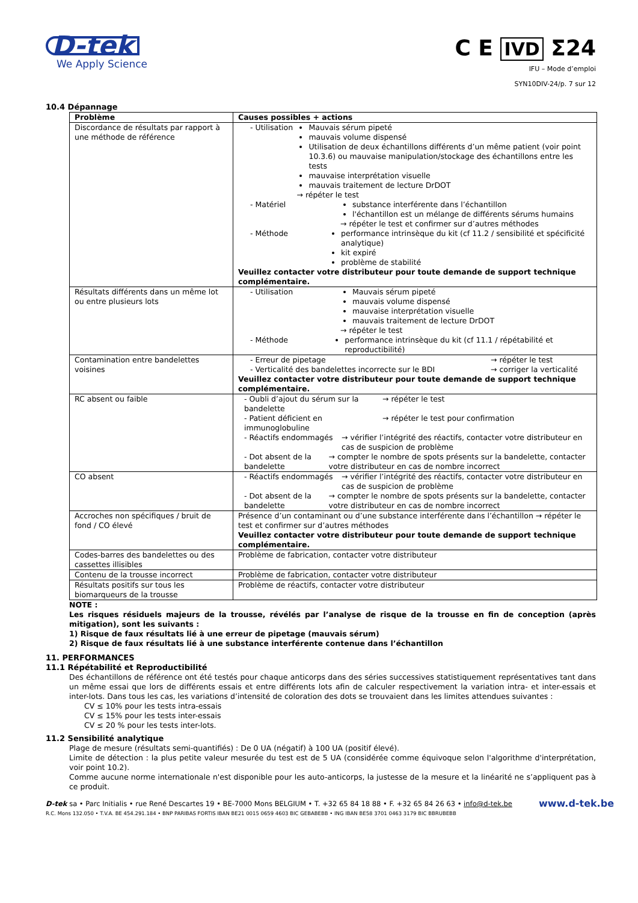D-tek
We Apply Science
C E IVD Σ24
IFU – Mode d’emploi
SYN10DIV-24/p. 7 sur 12
10.4 Dépannage
| Problème | Causes possibles + actions |
| --- | --- |
| Discordance de résultats par rapport à une méthode de référence | - Utilisation Mauvais sérum pipeté mauvais volume dispensé Utilisation de deux échantillons différents d’un même patient (voir point 10.3.6) ou mauvaise manipulation/stockage des échantillons entre les tests mauvaise interprétation visuelle mauvais traitement de lecture DrDOT → répéter le test - Matériel substance interférente dans l’échantillon l'échantillon est un mélange de différents sérums humains → répéter le test et confirmer sur d’autres méthodes - Méthode performance intrinsèque du kit (cf 11.2 / sensibilité et spécificité analytique) kit expiré problème de stabilité Veuillez contacter votre distributeur pour toute demande de support technique complémentaire. |
| Résultats différents dans un même lot ou entre plusieurs lots | - Utilisation Mauvais sérum pipeté mauvais volume dispensé mauvaise interprétation visuelle mauvais traitement de lecture DrDOT → répéter le test - Méthode performance intrinsèque du kit (cf 11.1 / répétabilité et reproductibilité) |
| Contamination entre bandelettes voisines | - Erreur de pipetage → répéter le test - Verticalité des bandelettes incorrecte sur le BDI → corriger la verticalité Veuillez contacter votre distributeur pour toute demande de support technique complémentaire. |
| RC absent ou faible | - Oubli d’ajout du sérum sur la bandelette → répéter le test - Patient déficient en immunoglobuline → répéter le test pour confirmation - Réactifs endommagés → vérifier l’intégrité des réactifs, contacter votre distributeur en cas de suspicion de problème - Dot absent de la bandelette → compter le nombre de spots présents sur la bandelette, contacter votre distributeur en cas de nombre incorrect |
| CO absent | - Réactifs endommagés → vérifier l’intégrité des réactifs, contacter votre distributeur en cas de suspicion de problème - Dot absent de la bandelette → compter le nombre de spots présents sur la bandelette, contacter votre distributeur en cas de nombre incorrect |
| Accroches non spécifiques / bruit de fond / CO élevé | Présence d’un contaminant ou d’une substance interférente dans l’échantillon → répéter le test et confirmer sur d’autres méthodes Veuillez contacter votre distributeur pour toute demande de support technique complémentaire. |
| Codes-barres des bandelettes ou des cassettes illisibles | Problème de fabrication, contacter votre distributeur |
| Contenu de la trousse incorrect | Problème de fabrication, contacter votre distributeur |
| Résultats positifs sur tous les biomarqueurs de la trousse | Problème de réactifs, contacter votre distributeur |
NOTE :
Les risques résiduels majeurs de la trousse, révélés par l’analyse de risque de la trousse en fin de conception (après mitigation), sont les suivants :
1) Risque de faux résultats lié à une erreur de pipetage (mauvais sérum)
2) Risque de faux résultats lié à une substance interférente contenue dans l’échantillon
11. PERFORMANCES
11.1 Répétabilité et Reproductibilité
Des échantillons de référence ont été testés pour chaque anticorps dans des séries successives statistiquement représentatives tant dans un même essai que lors de différents essais et entre différents lots afin de calculer respectivement la variation intra- et inter-essais et inter-lots. Dans tous les cas, les variations d’intensité de coloration des dots se trouvaient dans les limites attendues suivantes :
CV ≤ 10% pour les tests intra-essais
CV ≤ 15% pour les tests inter-essais
CV ≤ 20 % pour les tests inter-lots.
11.2 Sensibilité analytique
Plage de mesure (résultats semi-quantifiés) : De 0 UA (négatif) à 100 UA (positif élevé).
Limite de détection : la plus petite valeur mesurée du test est de 5 UA (considérée comme équivoque selon l'algorithme d'interprétation, voir point 10.2).
Comme aucune norme internationale n'est disponible pour les auto-anticorps, la justesse de la mesure et la linéarité ne s’appliquent pas à ce produit.
www.d-tek.be D-tek sa • Parc Initialis • rue René Descartes 19 • BE-7000 Mons BELGIUM • T. +32 65 84 18 88 • F. +32 65 84 26 63 • info@d-tek.be
R.C. Mons 132.050 • T.V.A. BE 454.291.184 • BNP PARIBAS FORTIS IBAN BE21 0015 0659 4603 BIC GEBABEBB • ING IBAN BE58 3701 0463 3179 BIC BBRUBEBB